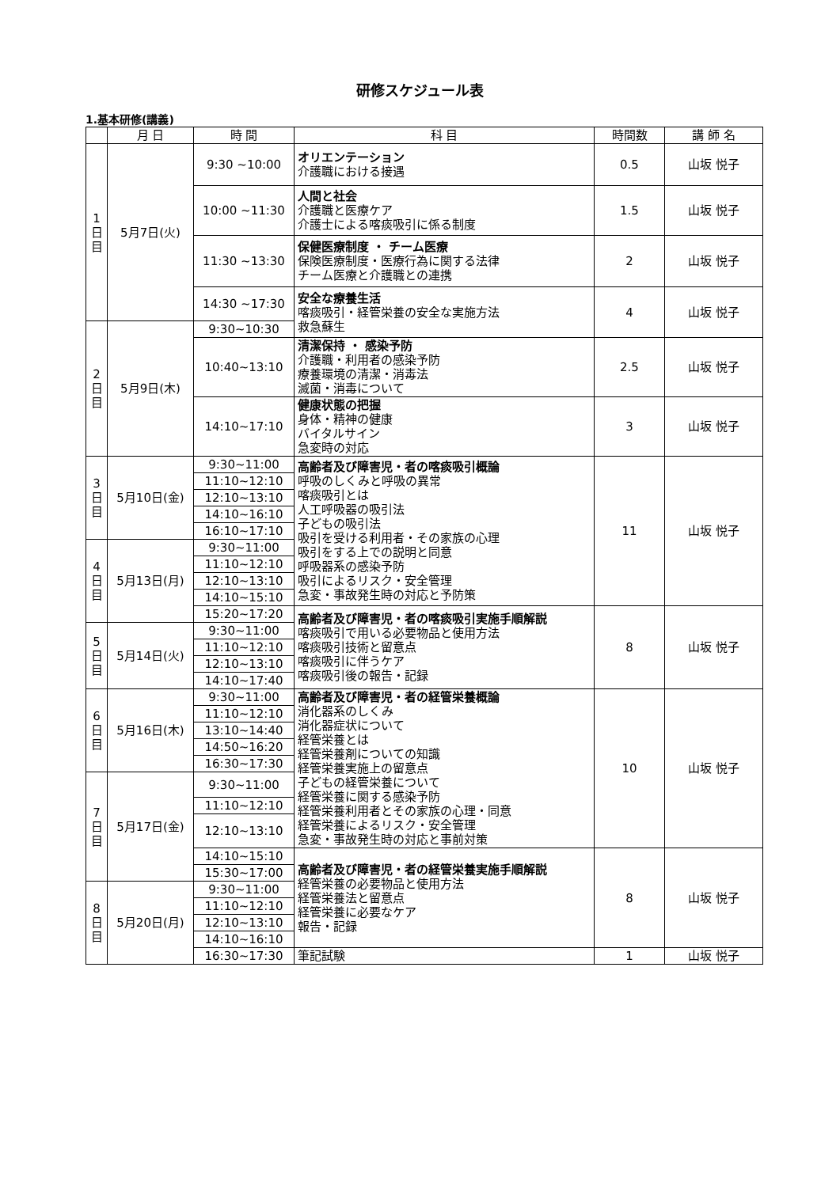研修スケジュール表
1.基本研修(講義)
| | 月 日 | 時 間 | 科 目 | 時間数 | 講 師 名 |
| --- | --- | --- | --- | --- | --- |
| 1 日 目 | 5月7日(火) | 9:30 ~10:00 | オリエンテーション 介護職における接遇 | 0.5 | 山坂 悦子 |
| | | 10:00 ~11:30 | 人間と社会 介護職と医療ケア 介護士による喀痰吸引に係る制度 | 1.5 | 山坂 悦子 |
| | | 11:30 ~13:30 | 保健医療制度 ・ チーム医療 保険医療制度・医療行為に関する法律 チーム医療と介護職との連携 | 2 | 山坂 悦子 |
| | | 14:30 ~17:30 | 安全な療養生活 喀痰吸引・経管栄養の安全な実施方法 救急蘇生 | 4 | 山坂 悦子 |
| 2 日 目 | 5月9日(木) | 9:30~10:30 | | | |
| | | 10:40~13:10 | 清潔保持 ・ 感染予防 介護職・利用者の感染予防 療養環境の清潔・消毒法 滅菌・消毒について | 2.5 | 山坂 悦子 |
| | | 14:10~17:10 | 健康状態の把握 身体・精神の健康 バイタルサイン 急変時の対応 | 3 | 山坂 悦子 |
| 3 日 目 | 5月10日(金) | 9:30~11:00 | 高齢者及び障害児・者の喀痰吸引概論 呼吸のしくみと呼吸の異常 喀痰吸引とは 人工呼吸器の吸引法 子どもの吸引法 吸引を受ける利用者・その家族の心理 吸引をする上での説明と同意 呼吸器系の感染予防 吸引によるリスク・安全管理 急変・事故発生時の対応と予防策 | 11 | 山坂 悦子 |
| | | 11:10~12:10 | | | |
| | | 12:10~13:10 | | | |
| | | 14:10~16:10 | | | |
| | | 16:10~17:10 | | | |
| 4 日 目 | 5月13日(月) | 9:30~11:00 | | | |
| | | 11:10~12:10 | | | |
| | | 12:10~13:10 | | | |
| | | 14:10~15:10 | | | |
| | | 15:20~17:20 | 高齢者及び障害児・者の喀痰吸引実施手順解説 喀痰吸引で用いる必要物品と使用方法 喀痰吸引技術と留意点 喀痰吸引に伴うケア 喀痰吸引後の報告・記録 | 8 | 山坂 悦子 |
| 5 日 目 | 5月14日(火) | 9:30~11:00 | | | |
| | | 11:10~12:10 | | | |
| | | 12:10~13:10 | | | |
| | | 14:10~17:40 | | | |
| 6 日 目 | 5月16日(木) | 9:30~11:00 | 高齢者及び障害児・者の経管栄養概論 消化器系のしくみ 消化器症状について 経管栄養とは 経管栄養剤についての知識 経管栄養実施上の留意点 子どもの経管栄養について 経管栄養に関する感染予防 経管栄養利用者とその家族の心理・同意 経管栄養によるリスク・安全管理 急変・事故発生時の対応と事前対策 | 10 | 山坂 悦子 |
| | | 11:10~12:10 | | | |
| | | 13:10~14:40 | | | |
| | | 14:50~16:20 | | | |
| | | 16:30~17:30 | | | |
| 7 日 目 | 5月17日(金) | 9:30~11:00 | | | |
| | | 11:10~12:10 | | | |
| | | 12:10~13:10 | | | |
| | | 14:10~15:10 | 高齢者及び障害児・者の経管栄養実施手順解説 経管栄養の必要物品と使用方法 経管栄養法と留意点 経管栄養に必要なケア 報告・記録 | 8 | 山坂 悦子 |
| | | 15:30~17:00 | | | |
| 8 日 目 | 5月20日(月) | 9:30~11:00 | | | |
| | | 11:10~12:10 | | | |
| | | 12:10~13:10 | | | |
| | | 14:10~16:10 | | | |
| | | 16:30~17:30 | 筆記試験 | 1 | 山坂 悦子 |